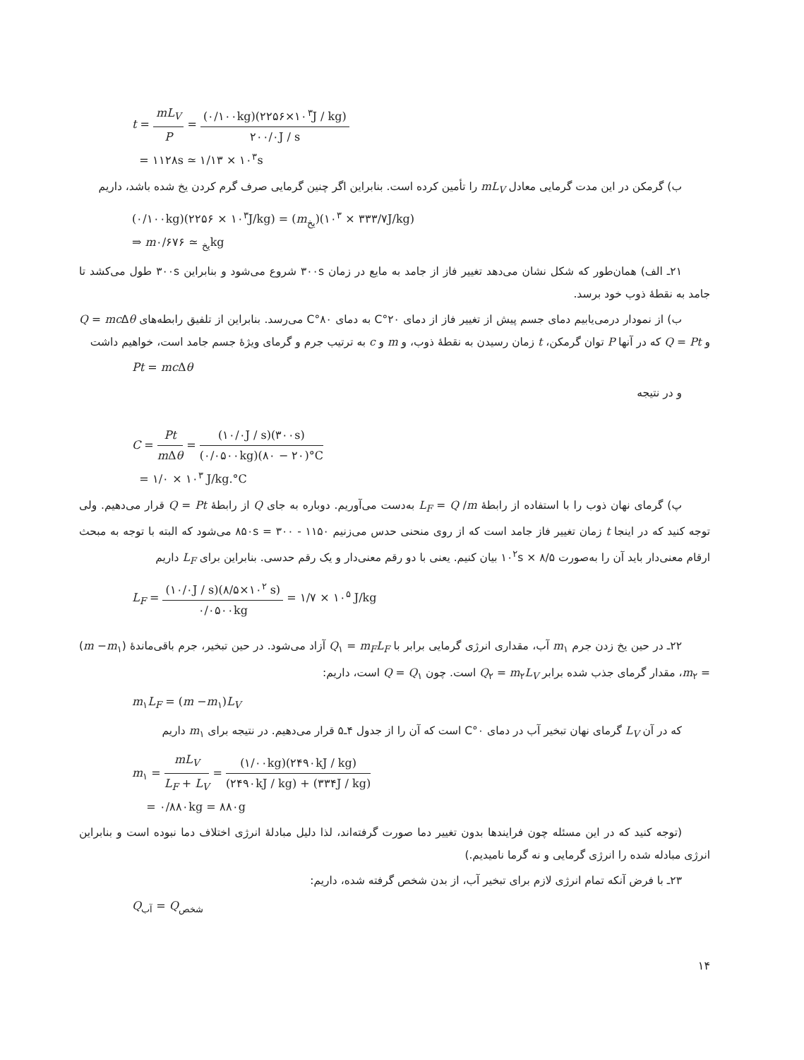t = mL<sub>V</sub> P = (۰/۱۰۰kg)(۲۲۵۶×۱۰<sup>۳</sup>J / kg) ۲۰۰/۰J / s
= ۱۱۲۸s ≃ ۱/۱۳ × ۱۰<sup>۳</sup>s
ب) گرمکن در این مدت گرمایی معادل mL<sub>V</sub> را تأمین کرده است. بنابراین اگر چنین گرمایی صرف گرم کردن یخ شده باشد، داریم
(۰/۱۰۰kg)(۲۲۵۶ × ۱۰<sup>۳</sup>J/kg) = (m<sub>یخ</sub>)(۳۳۳/۷ × ۱۰<sup>۳</sup>J/kg)
⇒ m<sub>یخ</sub> ≃ ۰/۶۷۶kg
۲۱ـ الف) همان‌طور که شکل نشان می‌دهد تغییر فاز از جامد به مایع در زمان ۳۰۰s شروع می‌شود و بنابراین ۳۰۰s طول می‌کشد تا جامد به نقطهٔ ذوب خود برسد.
ب) از نمودار درمی‌یابیم دمای جسم پیش از تغییر فاز از دمای ۲۰°C به دمای ۸۰°C می‌رسد. بنابراین از تلفیق رابطه‌های Q = mc Δθ و Q = Pt که در آنها P توان گرمکن، t زمان رسیدن به نقطهٔ ذوب، و m و c به ترتیب جرم و گرمای ویژهٔ جسم جامد است، خواهیم داشت
Pt = mc Δθ
و در نتیجه
C = Pt m Δθ = (۱۰/۰J / s)(۳۰۰s) (۰/۰۵۰۰kg)(۸۰ − ۲۰)°C
= ۱/۰ × ۱۰<sup>۳</sup> J/kg.°C
پ) گرمای نهان ذوب را با استفاده از رابطهٔ L<sub>F</sub> = Q /m به‌دست می‌آوریم. دوباره به جای Q از رابطهٔ Q = Pt قرار می‌دهیم. ولی توجه کنید که در اینجا t زمان تغییر فاز جامد است که از روی منحنی حدس می‌زنیم ۸۵۰s = ۳۰۰ - ۱۱۵۰ می‌شود که البته با توجه به مبحث ارقام معنی‌دار باید آن را به‌صورت ۸/۵ × ۱۰<sup>۲</sup>s بیان کنیم. یعنی با دو رقم معنی‌دار و یک رقم حدسی. بنابراین برای L<sub>F</sub> داریم
L<sub>F</sub> = (۱۰/۰J / s)(۸/۵×۱۰<sup>۲</sup> s) ۰/۰۵۰۰kg = ۱/۷ × ۱۰<sup>۵</sup> J/kg
۲۲ـ در حین یخ زدن جرم m<sub>۱</sub> آب، مقداری انرژی گرمایی برابر با Q<sub>۱</sub> = m<sub>F</sub>L<sub>F</sub> آزاد می‌شود. در حین تبخیر، جرم باقی‌ماندهٔ (m −m<sub>۱</sub>) = m<sub>۲</sub>، مقدار گرمای جذب شده برابر Q<sub>۲</sub> = m<sub>۲</sub>L<sub>V</sub> است. چون Q = Q<sub>۱</sub> است، داریم:
m<sub>۱</sub>L<sub>F</sub> = (m −m<sub>۱</sub>)L<sub>V</sub>
که در آن L<sub>V</sub> گرمای نهان تبخیر آب در دمای ۰°C است که آن را از جدول ۴ـ۵ قرار می‌دهیم. در نتیجه برای m<sub>۱</sub> داریم
m<sub>۱</sub> = mL<sub>V</sub> L<sub>F</sub> + L<sub>V</sub> = (۱/۰۰kg)(۲۴۹۰kJ / kg) (۲۴۹۰kJ / kg) + (۳۳۴J / kg)
= ۰/۸۸۰kg = ۸۸۰g
(توجه کنید که در این مسئله چون فرایندها بدون تغییر دما صورت گرفته‌اند، لذا دلیل مبادلهٔ انرژی اختلاف دما نبوده است و بنابراین انرژی مبادله شده را انرژی گرمایی و نه گرما نامیدیم.)
۲۳ـ با فرض آنکه تمام انرژی لازم برای تبخیر آب، از بدن شخص گرفته شده، داریم:
Q<sub>آب</sub> = Q<sub>شخص</sub>
۱۴